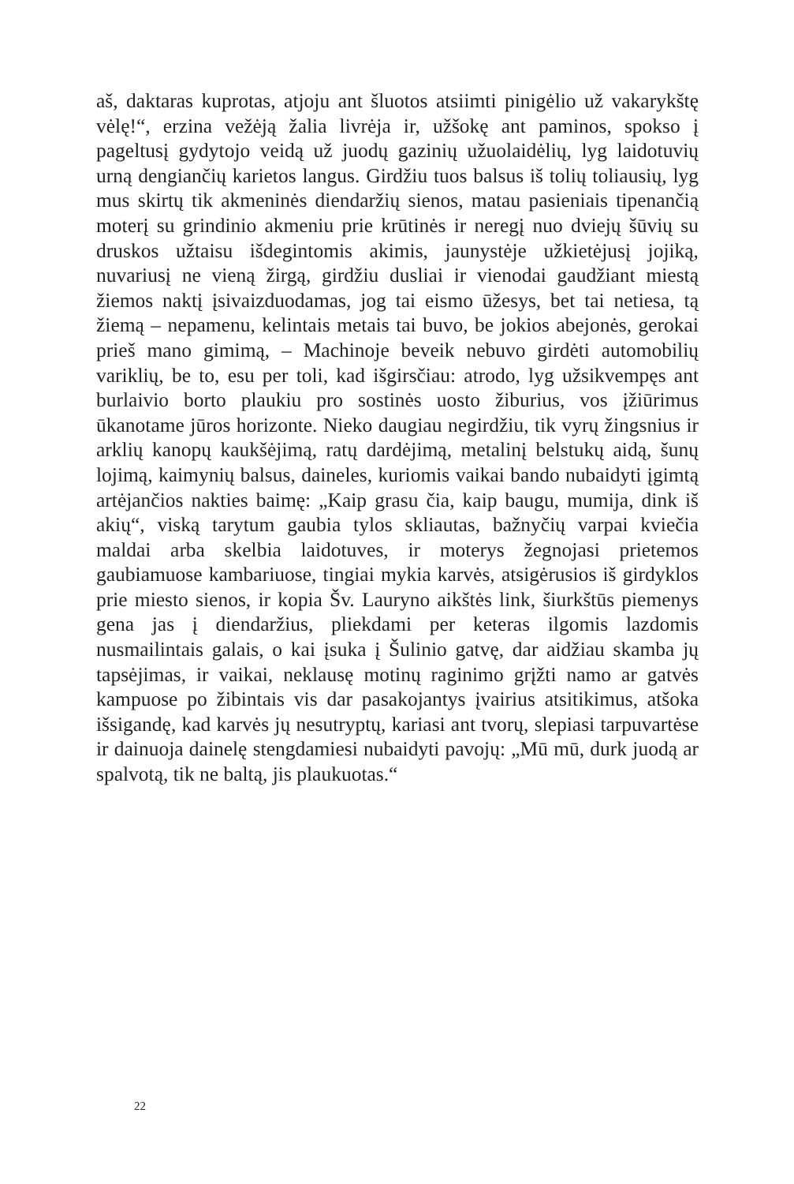aš, daktaras kuprotas, atjoju ant šluotos atsiimti pinigėlio už vakarykštę vėlę!“, erzina vežėją žalia livrėja ir, užšokę ant paminos, spokso į pageltusį gydytojo veidą už juodų gazinių užuolaidėlių, lyg laidotuvių urną dengiančių karietos langus. Girdžiu tuos balsus iš tolių toliausių, lyg mus skirtų tik akmeninės diendaržių sienos, matau pasieniais tipenančią moterį su grindinio akmeniu prie krūtinės ir neregį nuo dviejų šūvių su druskos užtaisu išdegintomis akimis, jaunystėje užkietėjusį jojiką, nuvariusį ne vieną žirgą, girdžiu dusliai ir vienodai gaudžiant miestą žiemos naktį įsivaizduodamas, jog tai eismo ūžesys, bet tai netiesa, tą žiemą – nepamenu, kelintais metais tai buvo, be jokios abejonės, gerokai prieš mano gimimą, – Machinoje beveik nebuvo girdėti automobilių variklių, be to, esu per toli, kad išgirsčiau: atrodo, lyg užsikvempęs ant burlaivio borto plaukiu pro sostinės uosto žiburius, vos įžiūrimus ūkanotame jūros horizonte. Nieko daugiau negirdžiu, tik vyrų žingsnius ir arklių kanopų kaukšėjimą, ratų dardėjimą, metalinį belstukų aidą, šunų lojimą, kaimynių balsus, daineles, kuriomis vaikai bando nubaidyti įgimtą artėjančios nakties baimę: „Kaip grasu čia, kaip baugu, mumija, dink iš akių“, viską tarytum gaubia tylos skliautas, bažnyčių varpai kviečia maldai arba skelbia laidotuves, ir moterys žegnojasi prietemos gaubiamuose kambariuose, tingiai mykia karvės, atsigėrusios iš girdyklos prie miesto sienos, ir kopia Šv. Lauryno aikštės link, šiurkštūs piemenys gena jas į diendaržius, pliekdami per keteras ilgomis lazdomis nusmailintais galais, o kai įsuka į Šulinio gatvę, dar aidžiau skamba jų tapsėjimas, ir vaikai, neklausę motinų raginimo grįžti namo ar gatvės kampuose po žibintais vis dar pasakojantys įvairius atsitikimus, atšoka išsigandę, kad karvės jų nesutryptų, kariasi ant tvorų, slepiasi tarpuvartėse ir dainuoja dainelę stengdamiesi nubaidyti pavojų: „Mū mū, durk juodą ar spalvotą, tik ne baltą, jis plaukuotas.“
22